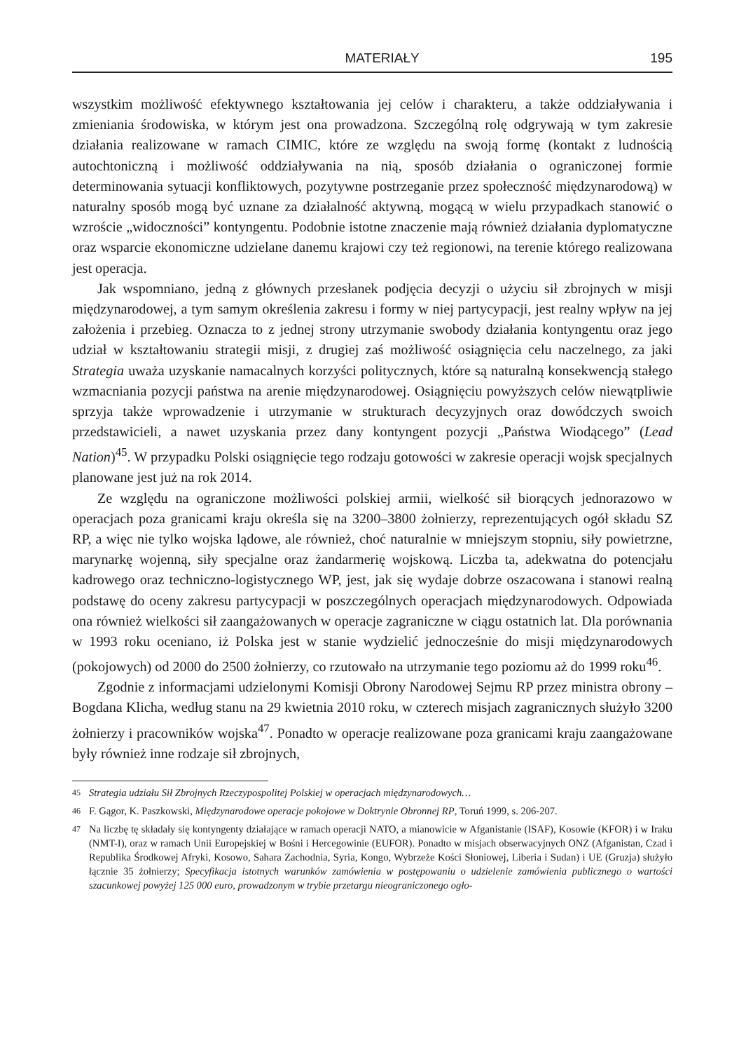MATERIAŁY 195
wszystkim możliwość efektywnego kształtowania jej celów i charakteru, a także oddziaływania i zmieniania środowiska, w którym jest ona prowadzona. Szczególną rolę odgrywają w tym zakresie działania realizowane w ramach CIMIC, które ze względu na swoją formę (kontakt z ludnością autochtoniczną i możliwość oddziaływania na nią, sposób działania o ograniczonej formie determinowania sytuacji konfliktowych, pozytywne postrzeganie przez społeczność międzynarodową) w naturalny sposób mogą być uznane za działalność aktywną, mogącą w wielu przypadkach stanowić o wzroście „widoczności” kontyngentu. Podobnie istotne znaczenie mają również działania dyplomatyczne oraz wsparcie ekonomiczne udzielane danemu krajowi czy też regionowi, na terenie którego realizowana jest operacja.
Jak wspomniano, jedną z głównych przesłanek podjęcia decyzji o użyciu sił zbrojnych w misji międzynarodowej, a tym samym określenia zakresu i formy w niej partycypacji, jest realny wpływ na jej założenia i przebieg. Oznacza to z jednej strony utrzymanie swobody działania kontyngentu oraz jego udział w kształtowaniu strategii misji, z drugiej zaś możliwość osiągnięcia celu naczelnego, za jaki Strategia uważa uzyskanie namacalnych korzyści politycznych, które są naturalną konsekwencją stałego wzmacniania pozycji państwa na arenie międzynarodowej. Osiągnięciu powyższych celów niewątpliwie sprzyja także wprowadzenie i utrzymanie w strukturach decyzyjnych oraz dowódczych swoich przedstawicieli, a nawet uzyskania przez dany kontyngent pozycji „Państwa Wiodącego” (Lead Nation)<sup>45</sup>. W przypadku Polski osiągnięcie tego rodzaju gotowości w zakresie operacji wojsk specjalnych planowane jest już na rok 2014.
Ze względu na ograniczone możliwości polskiej armii, wielkość sił biorących jednorazowo w operacjach poza granicami kraju określa się na 3200–3800 żołnierzy, reprezentujących ogół składu SZ RP, a więc nie tylko wojska lądowe, ale również, choć naturalnie w mniejszym stopniu, siły powietrzne, marynarkę wojenną, siły specjalne oraz żandarmerię wojskową. Liczba ta, adekwatna do potencjału kadrowego oraz techniczno-logistycznego WP, jest, jak się wydaje dobrze oszacowana i stanowi realną podstawę do oceny zakresu partycypacji w poszczególnych operacjach międzynarodowych. Odpowiada ona również wielkości sił zaangażowanych w operacje zagraniczne w ciągu ostatnich lat. Dla porównania w 1993 roku oceniano, iż Polska jest w stanie wydzielić jednocześnie do misji międzynarodowych (pokojowych) od 2000 do 2500 żołnierzy, co rzutowało na utrzymanie tego poziomu aż do 1999 roku<sup>46</sup>.
Zgodnie z informacjami udzielonymi Komisji Obrony Narodowej Sejmu RP przez ministra obrony – Bogdana Klicha, według stanu na 29 kwietnia 2010 roku, w czterech misjach zagranicznych służyło 3200 żołnierzy i pracowników wojska<sup>47</sup>. Ponadto w operacje realizowane poza granicami kraju zaangażowane były również inne rodzaje sił zbrojnych,
45 Strategia udziału Sił Zbrojnych Rzeczypospolitej Polskiej w operacjach międzynarodowych…
46 F. Gągor, K. Paszkowski, Międzynarodowe operacje pokojowe w Doktrynie Obronnej RP, Toruń 1999, s. 206-207.
47 Na liczbę tę składały się kontyngenty działające w ramach operacji NATO, a mianowicie w Afganistanie (ISAF), Kosowie (KFOR) i w Iraku (NMT-I), oraz w ramach Unii Europejskiej w Bośni i Hercegowinie (EUFOR). Ponadto w misjach obserwacyjnych ONZ (Afganistan, Czad i Republika Środkowej Afryki, Kosowo, Sahara Zachodnia, Syria, Kongo, Wybrzeże Kości Słoniowej, Liberia i Sudan) i UE (Gruzja) służyło łącznie 35 żołnierzy; Specyfikacja istotnych warunków zamówienia w postępowaniu o udzielenie zamówienia publicznego o wartości szacunkowej powyżej 125 000 euro, prowadzonym w trybie przetargu nieograniczonego ogło-